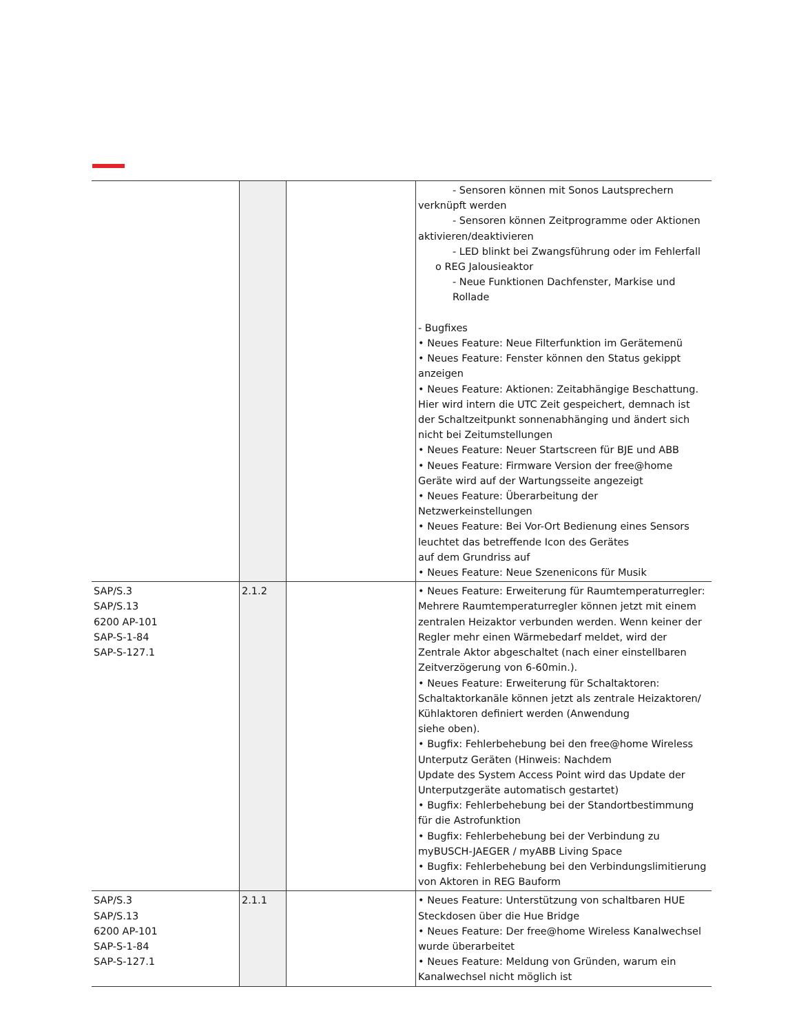| | | | - Sensoren können mit Sonos Lautsprechern verknüpft werden - Sensoren können Zeitprogramme oder Aktionen aktivieren/deaktivieren - LED blinkt bei Zwangsführung oder im Fehlerfall o REG Jalousieaktor - Neue Funktionen Dachfenster, Markise und Rollade - Bugfixes • Neues Feature: Neue Filterfunktion im Gerätemenü • Neues Feature: Fenster können den Status gekippt anzeigen • Neues Feature: Aktionen: Zeitabhängige Beschattung. Hier wird intern die UTC Zeit gespeichert, demnach ist der Schaltzeitpunkt sonnenabhänging und ändert sich nicht bei Zeitumstellungen • Neues Feature: Neuer Startscreen für BJE und ABB • Neues Feature: Firmware Version der free@home Geräte wird auf der Wartungsseite angezeigt • Neues Feature: Überarbeitung der Netzwerkeinstellungen • Neues Feature: Bei Vor-Ort Bedienung eines Sensors leuchtet das betreffende Icon des Gerätes auf dem Grundriss auf • Neues Feature: Neue Szenenicons für Musik |
| SAP/S.3 SAP/S.13 6200 AP-101 SAP-S-1-84 SAP-S-127.1 | 2.1.2 | | • Neues Feature: Erweiterung für Raumtemperaturregler: Mehrere Raumtemperaturregler können jetzt mit einem zentralen Heizaktor verbunden werden. Wenn keiner der Regler mehr einen Wärmebedarf meldet, wird der Zentrale Aktor abgeschaltet (nach einer einstellbaren Zeitverzögerung von 6-60min.). • Neues Feature: Erweiterung für Schaltaktoren: Schaltaktorkanäle können jetzt als zentrale Heizaktoren/ Kühlaktoren definiert werden (Anwendung siehe oben). • Bugfix: Fehlerbehebung bei den free@home Wireless Unterputz Geräten (Hinweis: Nachdem Update des System Access Point wird das Update der Unterputzgeräte automatisch gestartet) • Bugfix: Fehlerbehebung bei der Standortbestimmung für die Astrofunktion • Bugfix: Fehlerbehebung bei der Verbindung zu myBUSCH-JAEGER / myABB Living Space • Bugfix: Fehlerbehebung bei den Verbindungslimitierung von Aktoren in REG Bauform |
| SAP/S.3 SAP/S.13 6200 AP-101 SAP-S-1-84 SAP-S-127.1 | 2.1.1 | | • Neues Feature: Unterstützung von schaltbaren HUE Steckdosen über die Hue Bridge • Neues Feature: Der free@home Wireless Kanalwechsel wurde überarbeitet • Neues Feature: Meldung von Gründen, warum ein Kanalwechsel nicht möglich ist |